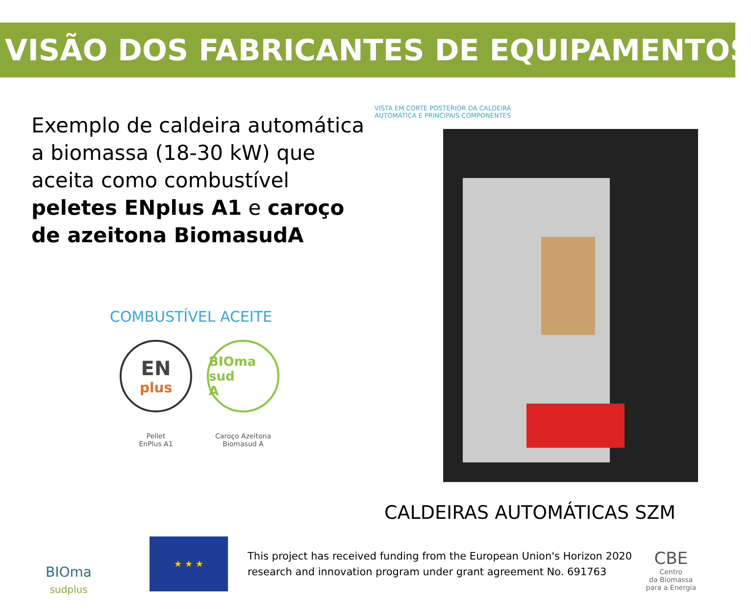VISÃO DOS FABRICANTES DE EQUIPAMENTOS
Exemplo de caldeira automática a biomassa (18-30 kW) que aceita como combustível peletes ENplus A1 e caroço de azeitona BiomasudA
COMBUSTÍVEL ACEITE
EN
plus
Pellet
EnPlus A1
BIOma sud
A
Caroço Azeitona
Biomasud A
VISTA EM CORTE POSTERIOR DA CALDEIRA
AUTOMÁTICA E PRINCIPAIS COMPONENTES
CALDEIRAS AUTOMÁTICAS SZM
BIOma
sudplus
★ ★ ★
This project has received funding from the European Union's Horizon 2020
research and innovation program under grant agreement No. 691763
CBE
Centro
da Biomassa
para a Energia